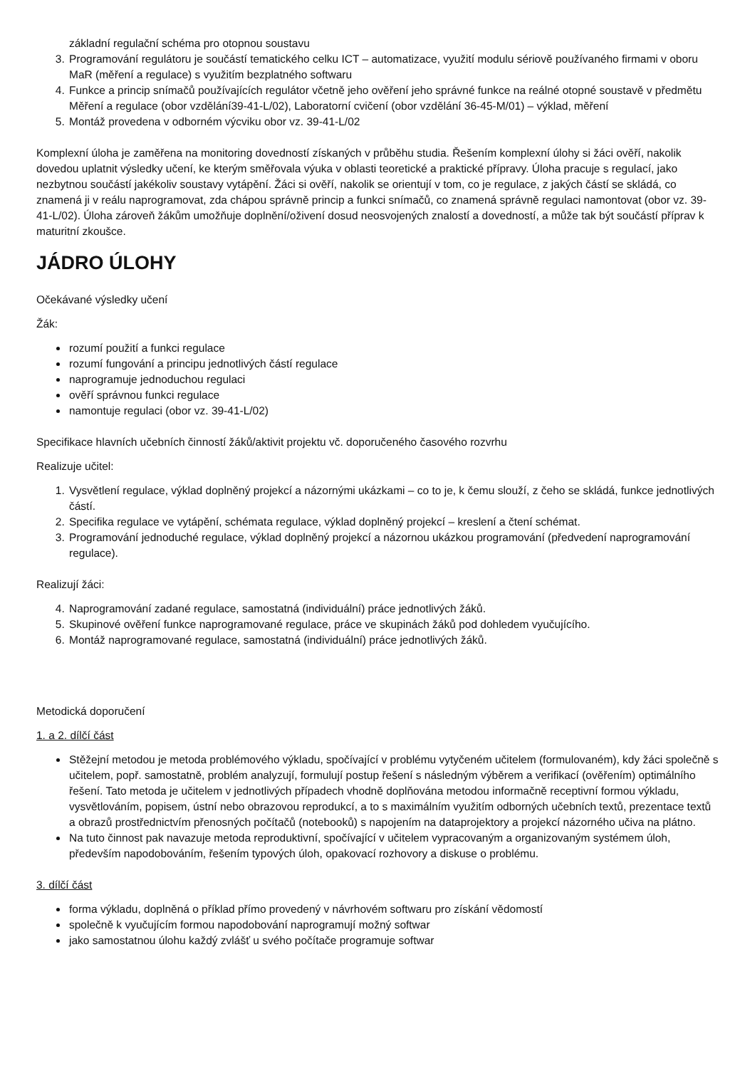základní regulační schéma pro otopnou soustavu
3. Programování regulátoru je součástí tematického celku ICT – automatizace, využití modulu sériově používaného firmami v oboru MaR (měření a regulace) s využitím bezplatného softwaru
4. Funkce a princip snímačů používajících regulátor včetně jeho ověření jeho správné funkce na reálné otopné soustavě v předmětu Měření a regulace (obor vzdělání39-41-L/02), Laboratorní cvičení (obor vzdělání 36-45-M/01) – výklad, měření
5. Montáž provedena v odborném výcviku obor vz. 39-41-L/02
Komplexní úloha je zaměřena na monitoring dovedností získaných v průběhu studia. Řešením komplexní úlohy si žáci ověří, nakolik dovedou uplatnit výsledky učení, ke kterým směřovala výuka v oblasti teoretické a praktické přípravy. Úloha pracuje s regulací, jako nezbytnou součástí jakékoliv soustavy vytápění. Žáci si ověří, nakolik se orientují v tom, co je regulace, z jakých částí se skládá, co znamená ji v reálu naprogramovat, zda chápou správně princip a funkci snímačů, co znamená správně regulaci namontovat (obor vz. 39-41-L/02). Úloha zároveň žákům umožňuje doplnění/oživení dosud neosvojených znalostí a dovedností, a může tak být součástí příprav k maturitní zkoušce.
JÁDRO ÚLOHY
Očekávané výsledky učení
Žák:
rozumí použití a funkci regulace
rozumí fungování a principu jednotlivých částí regulace
naprogramuje jednoduchou regulaci
ověří správnou funkci regulace
namontuje regulaci (obor vz. 39-41-L/02)
Specifikace hlavních učebních činností žáků/aktivit projektu vč. doporučeného časového rozvrhu
Realizuje učitel:
1. Vysvětlení regulace, výklad doplněný projekcí a názornými ukázkami – co to je, k čemu slouží, z čeho se skládá, funkce jednotlivých částí.
2. Specifika regulace ve vytápění, schémata regulace, výklad doplněný projekcí – kreslení a čtení schémat.
3. Programování jednoduché regulace, výklad doplněný projekcí a názornou ukázkou programování (předvedení naprogramování regulace).
Realizují žáci:
4. Naprogramování zadané regulace, samostatná (individuální) práce jednotlivých žáků.
5. Skupinové ověření funkce naprogramované regulace, práce ve skupinách žáků pod dohledem vyučujícího.
6. Montáž naprogramované regulace, samostatná (individuální) práce jednotlivých žáků.
Metodická doporučení
1. a 2. dílčí část
Stěžejní metodou je metoda problémového výkladu, spočívající v problému vytyčeném učitelem (formulovaném), kdy žáci společně s učitelem, popř. samostatně, problém analyzují, formulují postup řešení s následným výběrem a verifikací (ověřením) optimálního řešení. Tato metoda je učitelem v jednotlivých případech vhodně doplňována metodou informačně receptivní formou výkladu, vysvětlováním, popisem, ústní nebo obrazovou reprodukcí, a to s maximálním využitím odborných učebních textů, prezentace textů a obrazů prostřednictvím přenosných počítačů (notebooků) s napojením na dataprojektory a projekcí názorného učiva na plátno.
Na tuto činnost pak navazuje metoda reproduktivní, spočívající v učitelem vypracovaným a organizovaným systémem úloh, především napodobováním, řešením typových úloh, opakovací rozhovory a diskuse o problému.
3. dílčí část
forma výkladu, doplněná o příklad přímo provedený v návrhovém softwaru pro získání vědomostí
společně k vyučujícím formou napodobování naprogramují možný softwar
jako samostatnou úlohu každý zvlášť u svého počítače programuje softwar